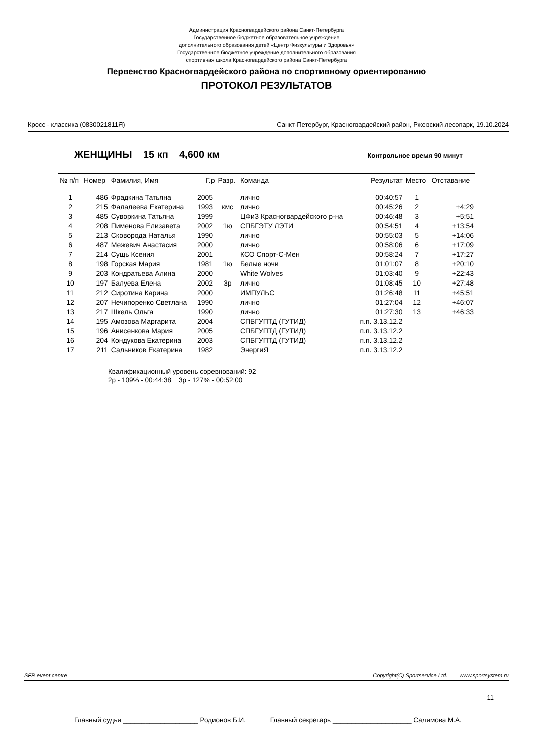Администрация Красногвардейского района Санкт-Петербурга
Государственное бюджетное образовательное учреждение
дополнительного образования детей «Центр Физкультуры и Здоровья»
Государственное бюджетное учреждение дополнительного образования
спортивная школа Красногвардейского района Санкт-Петербурга
Первенство Красногвардейского района по спортивному ориентированию
ПРОТОКОЛ РЕЗУЛЬТАТОВ
Кросс - классика (0830021811Я) Санкт-Петербург, Красногвардейский район, Ржевский лесопарк, 19.10.2024
ЖЕНЩИНЫ 15 кп 4,600 км Контрольное время 90 минут
| № п/п | Номер | Фамилия, Имя | Г.р | Разр. | Команда | Результат | Место | Отставание |
| --- | --- | --- | --- | --- | --- | --- | --- | --- |
| 1 | 486 | Фрадкина Татьяна | 2005 | | лично | 00:40:57 | 1 | |
| 2 | 215 | Фалалеева Екатерина | 1993 | кмс | лично | 00:45:26 | 2 | +4:29 |
| 3 | 485 | Суворкина Татьяна | 1999 | | ЦФиЗ Красногвардейского р-на | 00:46:48 | 3 | +5:51 |
| 4 | 208 | Пименова Елизавета | 2002 | 1ю | СПБГЭТУ ЛЭТИ | 00:54:51 | 4 | +13:54 |
| 5 | 213 | Сковорода Наталья | 1990 | | лично | 00:55:03 | 5 | +14:06 |
| 6 | 487 | Межевич Анастасия | 2000 | | лично | 00:58:06 | 6 | +17:09 |
| 7 | 214 | Сущь Ксения | 2001 | | КСО Спорт-С-Мен | 00:58:24 | 7 | +17:27 |
| 8 | 198 | Горская Мария | 1981 | 1ю | Белые ночи | 01:01:07 | 8 | +20:10 |
| 9 | 203 | Кондратьева Алина | 2000 | | White Wolves | 01:03:40 | 9 | +22:43 |
| 10 | 197 | Балуева Елена | 2002 | 3р | лично | 01:08:45 | 10 | +27:48 |
| 11 | 212 | Сиротина Карина | 2000 | | ИМПУЛЬС | 01:26:48 | 11 | +45:51 |
| 12 | 207 | Нечипоренко Светлана | 1990 | | лично | 01:27:04 | 12 | +46:07 |
| 13 | 217 | Шкель Ольга | 1990 | | лично | 01:27:30 | 13 | +46:33 |
| 14 | 195 | Амозова Маргарита | 2004 | | СПБГУПТД (ГУТИД) | п.п. 3.13.12.2 | | |
| 15 | 196 | Анисенкова Мария | 2005 | | СПБГУПТД (ГУТИД) | п.п. 3.13.12.2 | | |
| 16 | 204 | Кондукова Екатерина | 2003 | | СПБГУПТД (ГУТИД) | п.п. 3.13.12.2 | | |
| 17 | 211 | Сальников Екатерина | 1982 | | ЭнергиЯ | п.п. 3.13.12.2 | | |
Квалификационный уровень соревнований: 92
2р - 109% - 00:44:38 3р - 127% - 00:52:00
SFR event centre Copyright(C) Sportservice Ltd. www.sportsystem.ru
11
Главный судья ____________________ Родионов Б.И. Главный секретарь _____________________ Салямова М.А.